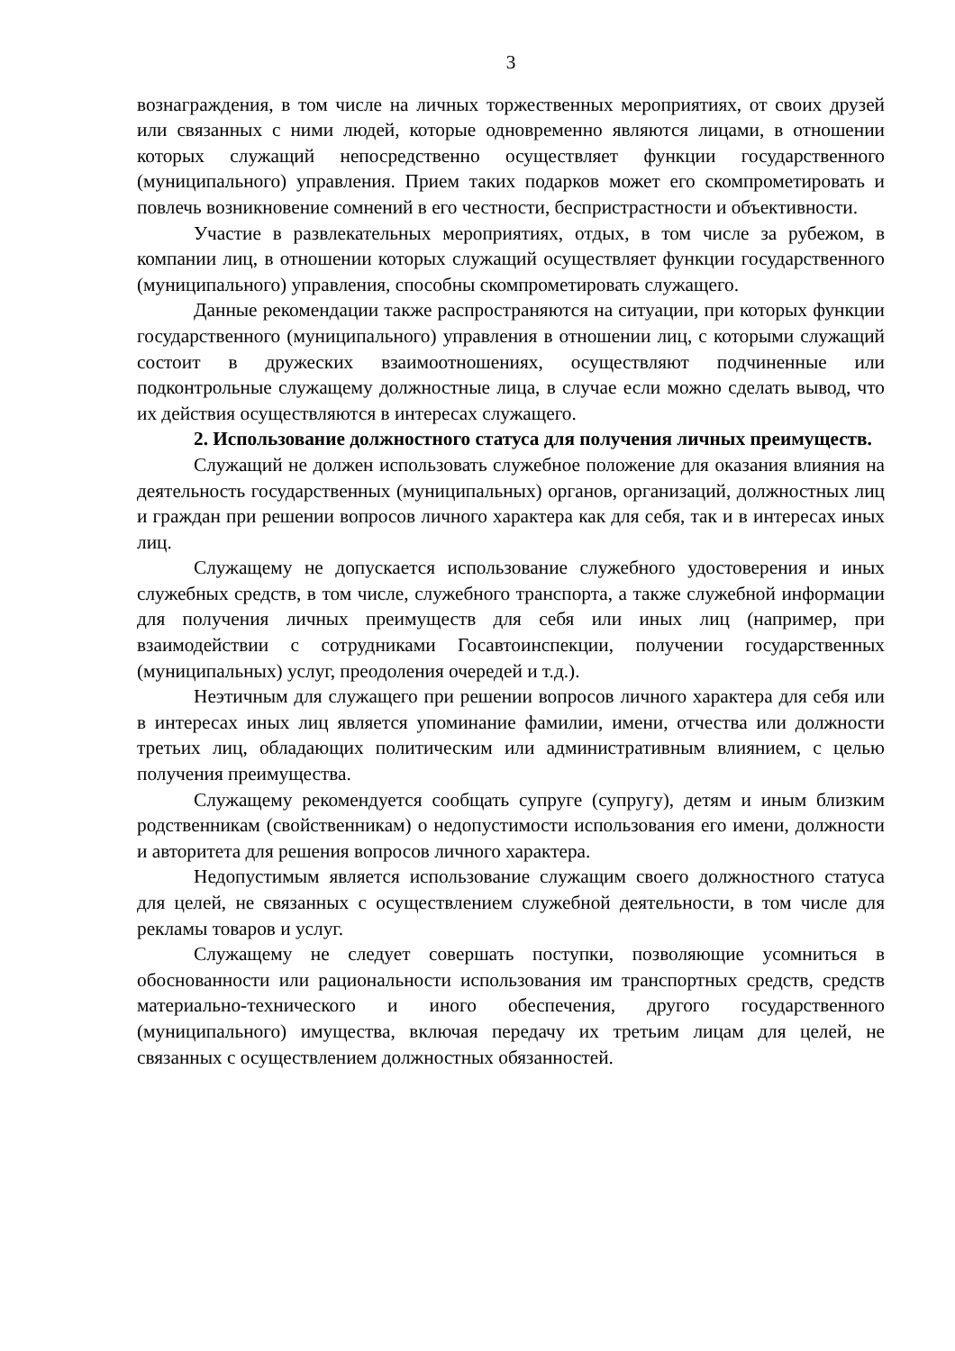3
вознаграждения, в том числе на личных торжественных мероприятиях, от своих друзей или связанных с ними людей, которые одновременно являются лицами, в отношении которых служащий непосредственно осуществляет функции государственного (муниципального) управления. Прием таких подарков может его скомпрометировать и повлечь возникновение сомнений в его честности, беспристрастности и объективности.
Участие в развлекательных мероприятиях, отдых, в том числе за рубежом, в компании лиц, в отношении которых служащий осуществляет функции государственного (муниципального) управления, способны скомпрометировать служащего.
Данные рекомендации также распространяются на ситуации, при которых функции государственного (муниципального) управления в отношении лиц, с которыми служащий состоит в дружеских взаимоотношениях, осуществляют подчиненные или подконтрольные служащему должностные лица, в случае если можно сделать вывод, что их действия осуществляются в интересах служащего.
2. Использование должностного статуса для получения личных преимуществ.
Служащий не должен использовать служебное положение для оказания влияния на деятельность государственных (муниципальных) органов, организаций, должностных лиц и граждан при решении вопросов личного характера как для себя, так и в интересах иных лиц.
Служащему не допускается использование служебного удостоверения и иных служебных средств, в том числе, служебного транспорта, а также служебной информации для получения личных преимуществ для себя или иных лиц (например, при взаимодействии с сотрудниками Госавтоинспекции, получении государственных (муниципальных) услуг, преодоления очередей и т.д.).
Неэтичным для служащего при решении вопросов личного характера для себя или в интересах иных лиц является упоминание фамилии, имени, отчества или должности третьих лиц, обладающих политическим или административным влиянием, с целью получения преимущества.
Служащему рекомендуется сообщать супруге (супругу), детям и иным близким родственникам (свойственникам) о недопустимости использования его имени, должности и авторитета для решения вопросов личного характера.
Недопустимым является использование служащим своего должностного статуса для целей, не связанных с осуществлением служебной деятельности, в том числе для рекламы товаров и услуг.
Служащему не следует совершать поступки, позволяющие усомниться в обоснованности или рациональности использования им транспортных средств, средств материально-технического и иного обеспечения, другого государственного (муниципального) имущества, включая передачу их третьим лицам для целей, не связанных с осуществлением должностных обязанностей.